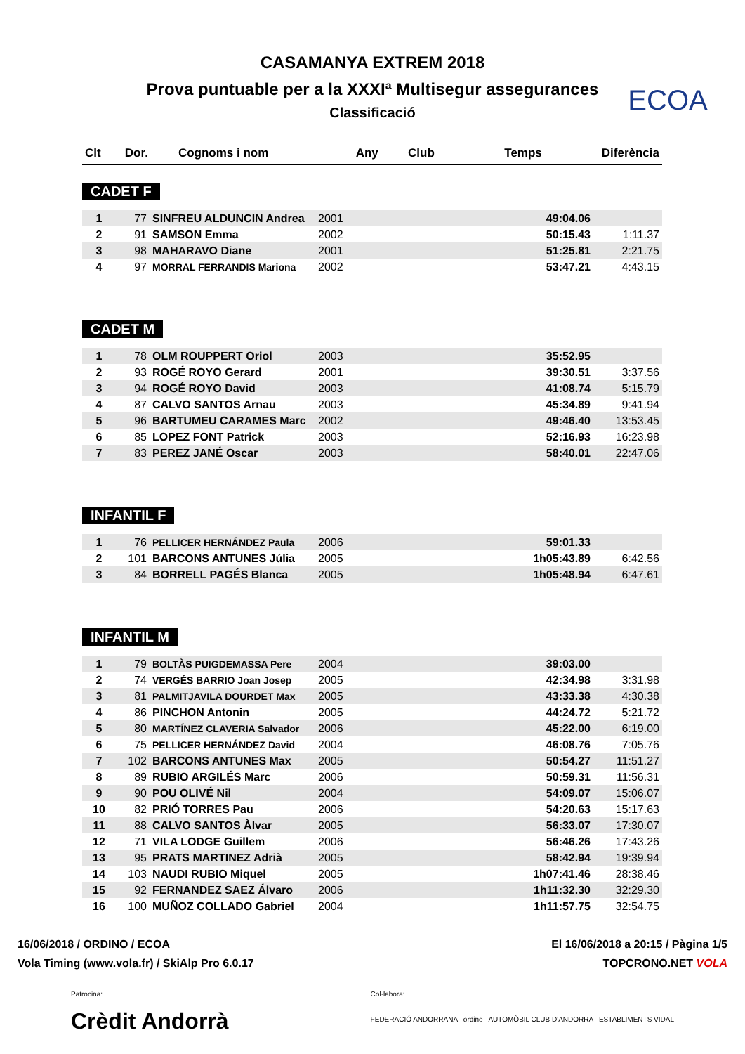ECOA
CASAMANYA EXTREM 2018
Prova puntuable per a la XXXIª Multisegur assegurances
Classificació
| Clt | Dor. | Cognoms i nom | Any | Club | Temps | Diferència |
| --- | --- | --- | --- | --- | --- | --- |
CADET F
| 1 | 77 | SINFREU ALDUNCIN Andrea | 2001 | | 49:04.06 | |
| 2 | 91 | SAMSON Emma | 2002 | | 50:15.43 | 1:11.37 |
| 3 | 98 | MAHARAVO Diane | 2001 | | 51:25.81 | 2:21.75 |
| 4 | 97 | MORRAL FERRANDIS Mariona | 2002 | | 53:47.21 | 4:43.15 |
CADET M
| 1 | 78 | OLM ROUPPERT Oriol | 2003 | | 35:52.95 | |
| 2 | 93 | ROGÉ ROYO Gerard | 2001 | | 39:30.51 | 3:37.56 |
| 3 | 94 | ROGÉ ROYO David | 2003 | | 41:08.74 | 5:15.79 |
| 4 | 87 | CALVO SANTOS Arnau | 2003 | | 45:34.89 | 9:41.94 |
| 5 | 96 | BARTUMEU CARAMES Marc | 2002 | | 49:46.40 | 13:53.45 |
| 6 | 85 | LOPEZ FONT Patrick | 2003 | | 52:16.93 | 16:23.98 |
| 7 | 83 | PEREZ JANÉ Oscar | 2003 | | 58:40.01 | 22:47.06 |
INFANTIL F
| 1 | 76 | PELLICER HERNÁNDEZ Paula | 2006 | | 59:01.33 | |
| 2 | 101 | BARCONS ANTUNES Júlia | 2005 | | 1h05:43.89 | 6:42.56 |
| 3 | 84 | BORRELL PAGÉS Blanca | 2005 | | 1h05:48.94 | 6:47.61 |
INFANTIL M
| 1 | 79 | BOLTÀS PUIGDEMASSA Pere | 2004 | | 39:03.00 | |
| 2 | 74 | VERGÉS BARRIO Joan Josep | 2005 | | 42:34.98 | 3:31.98 |
| 3 | 81 | PALMITJAVILA DOURDET Max | 2005 | | 43:33.38 | 4:30.38 |
| 4 | 86 | PINCHON Antonin | 2005 | | 44:24.72 | 5:21.72 |
| 5 | 80 | MARTÍNEZ CLAVERIA Salvador | 2006 | | 45:22.00 | 6:19.00 |
| 6 | 75 | PELLICER HERNÁNDEZ David | 2004 | | 46:08.76 | 7:05.76 |
| 7 | 102 | BARCONS ANTUNES Max | 2005 | | 50:54.27 | 11:51.27 |
| 8 | 89 | RUBIO ARGILÉS Marc | 2006 | | 50:59.31 | 11:56.31 |
| 9 | 90 | POU OLIVÉ Nil | 2004 | | 54:09.07 | 15:06.07 |
| 10 | 82 | PRIÓ TORRES Pau | 2006 | | 54:20.63 | 15:17.63 |
| 11 | 88 | CALVO SANTOS Àlvar | 2005 | | 56:33.07 | 17:30.07 |
| 12 | 71 | VILA LODGE Guillem | 2006 | | 56:46.26 | 17:43.26 |
| 13 | 95 | PRATS MARTINEZ Adrià | 2005 | | 58:42.94 | 19:39.94 |
| 14 | 103 | NAUDI RUBIO Miquel | 2005 | | 1h07:41.46 | 28:38.46 |
| 15 | 92 | FERNANDEZ SAEZ Álvaro | 2006 | | 1h11:32.30 | 32:29.30 |
| 16 | 100 | MUÑOZ COLLADO Gabriel | 2004 | | 1h11:57.75 | 32:54.75 |
16/06/2018 / ORDINO / ECOA El 16/06/2018 a 20:15 / Pàgina 1/5
Vola Timing (www.vola.fr) / SkiAlp Pro 6.0.17 TOPCRONO.NET VOLA
Patrocina:
Crèdit Andorrà
Col·labora:
FEDERACIÓ ANDORRANA ordino AUTOMÒBIL CLUB D'ANDORRA ESTABLIMENTS VIDAL